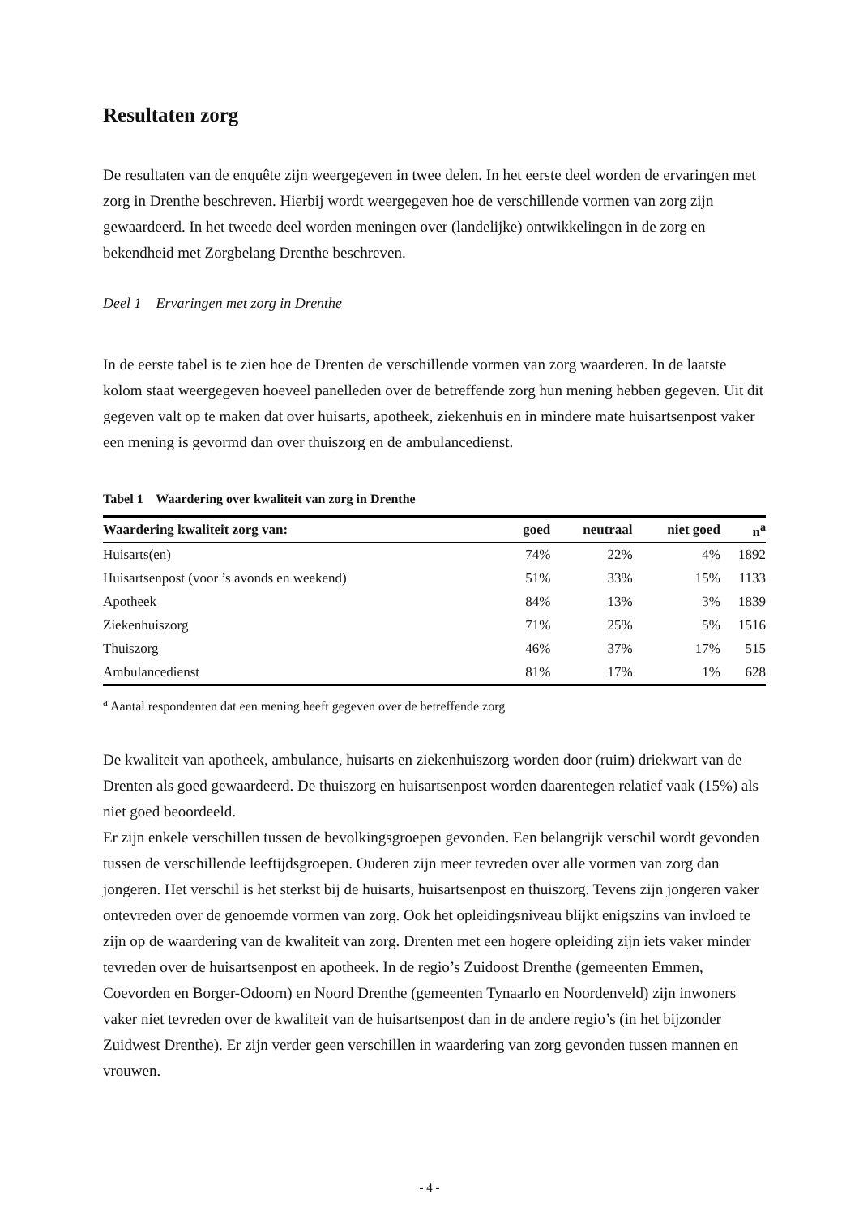Resultaten zorg
De resultaten van de enquête zijn weergegeven in twee delen. In het eerste deel worden de ervaringen met zorg in Drenthe beschreven. Hierbij wordt weergegeven hoe de verschillende vormen van zorg zijn gewaardeerd. In het tweede deel worden meningen over (landelijke) ontwikkelingen in de zorg en bekendheid met Zorgbelang Drenthe beschreven.
Deel 1 Ervaringen met zorg in Drenthe
In de eerste tabel is te zien hoe de Drenten de verschillende vormen van zorg waarderen. In de laatste kolom staat weergegeven hoeveel panelleden over de betreffende zorg hun mening hebben gegeven. Uit dit gegeven valt op te maken dat over huisarts, apotheek, ziekenhuis en in mindere mate huisartsenpost vaker een mening is gevormd dan over thuiszorg en de ambulancedienst.
Tabel 1 Waardering over kwaliteit van zorg in Drenthe
| Waardering kwaliteit zorg van: | goed | neutraal | niet goed | n<sup>a</sup> |
| --- | --- | --- | --- | --- |
| Huisarts(en) | 74% | 22% | 4% | 1892 |
| Huisartsenpost (voor ’s avonds en weekend) | 51% | 33% | 15% | 1133 |
| Apotheek | 84% | 13% | 3% | 1839 |
| Ziekenhuiszorg | 71% | 25% | 5% | 1516 |
| Thuiszorg | 46% | 37% | 17% | 515 |
| Ambulancedienst | 81% | 17% | 1% | 628 |
<sup>a</sup> Aantal respondenten dat een mening heeft gegeven over de betreffende zorg
De kwaliteit van apotheek, ambulance, huisarts en ziekenhuiszorg worden door (ruim) driekwart van de Drenten als goed gewaardeerd. De thuiszorg en huisartsenpost worden daarentegen relatief vaak (15%) als niet goed beoordeeld.
Er zijn enkele verschillen tussen de bevolkingsgroepen gevonden. Een belangrijk verschil wordt gevonden tussen de verschillende leeftijdsgroepen. Ouderen zijn meer tevreden over alle vormen van zorg dan jongeren. Het verschil is het sterkst bij de huisarts, huisartsenpost en thuiszorg. Tevens zijn jongeren vaker ontevreden over de genoemde vormen van zorg. Ook het opleidingsniveau blijkt enigszins van invloed te zijn op de waardering van de kwaliteit van zorg. Drenten met een hogere opleiding zijn iets vaker minder tevreden over de huisartsenpost en apotheek. In de regio’s Zuidoost Drenthe (gemeenten Emmen, Coevorden en Borger-Odoorn) en Noord Drenthe (gemeenten Tynaarlo en Noordenveld) zijn inwoners vaker niet tevreden over de kwaliteit van de huisartsenpost dan in de andere regio’s (in het bijzonder Zuidwest Drenthe). Er zijn verder geen verschillen in waardering van zorg gevonden tussen mannen en vrouwen.
- 4 -